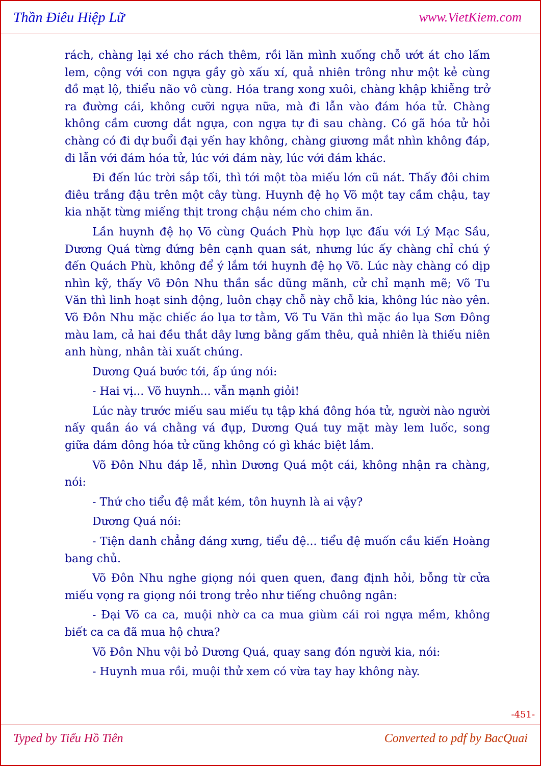Thần Điêu Hiệp Lữ www.VietKiem.com
rách, chàng lại xé cho rách thêm, rồi lăn mình xuống chỗ ướt át cho lấm lem, cộng với con ngựa gầy gò xấu xí, quả nhiên trông như một kẻ cùng đồ mạt lộ, thiểu não vô cùng. Hóa trang xong xuôi, chàng khập khiễng trở ra đường cái, không cưỡi ngựa nữa, mà đi lẫn vào đám hóa tử. Chàng không cầm cương dắt ngựa, con ngựa tự đi sau chàng. Có gã hóa tử hỏi chàng có đi dự buổi đại yến hay không, chàng giương mắt nhìn không đáp, đi lẫn với đám hóa tử, lúc với đám này, lúc với đám khác.
Đi đến lúc trời sắp tối, thì tới một tòa miếu lớn cũ nát. Thấy đôi chim điêu trắng đậu trên một cây tùng. Huynh đệ họ Võ một tay cầm chậu, tay kia nhặt từng miếng thịt trong chậu ném cho chim ăn.
Lần huynh đệ họ Võ cùng Quách Phù hợp lực đấu với Lý Mạc Sầu, Dương Quá từng đứng bên cạnh quan sát, nhưng lúc ấy chàng chỉ chú ý đến Quách Phù, không để ý lắm tới huynh đệ họ Võ. Lúc này chàng có dịp nhìn kỹ, thấy Võ Đôn Nhu thần sắc dũng mãnh, cử chỉ mạnh mẽ; Võ Tu Văn thì linh hoạt sinh động, luôn chạy chỗ này chỗ kia, không lúc nào yên. Võ Đôn Nhu mặc chiếc áo lụa tơ tằm, Võ Tu Văn thì mặc áo lụa Sơn Đông màu lam, cả hai đều thắt dây lưng bằng gấm thêu, quả nhiên là thiếu niên anh hùng, nhân tài xuất chúng.
Dương Quá bước tới, ấp úng nói:
- Hai vị... Võ huynh... vẫn mạnh giỏi!
Lúc này trước miếu sau miếu tụ tập khá đông hóa tử, người nào người nấy quần áo vá chằng vá đụp, Dương Quá tuy mặt mày lem luốc, song giữa đám đông hóa tử cũng không có gì khác biệt lắm.
Võ Đôn Nhu đáp lễ, nhìn Dương Quá một cái, không nhận ra chàng, nói:
- Thứ cho tiểu đệ mắt kém, tôn huynh là ai vậy?
Dương Quá nói:
- Tiện danh chẳng đáng xưng, tiểu đệ... tiểu đệ muốn cầu kiến Hoàng bang chủ.
Võ Đôn Nhu nghe giọng nói quen quen, đang định hỏi, bỗng từ cửa miếu vọng ra giọng nói trong trẻo như tiếng chuông ngân:
- Đại Võ ca ca, muội nhờ ca ca mua giùm cái roi ngựa mềm, không biết ca ca đã mua hộ chưa?
Võ Đôn Nhu vội bỏ Dương Quá, quay sang đón người kia, nói:
- Huynh mua rồi, muội thử xem có vừa tay hay không này.
-451-
Typed by Tiểu Hồ Tiên Converted to pdf by BacQuai